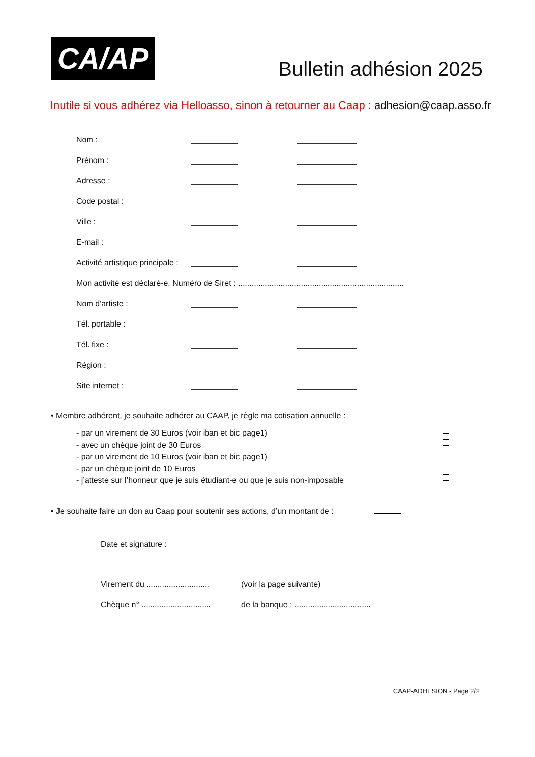CA/AP Bulletin adhésion 2025
Inutile si vous adhérez via Helloasso, sinon à retourner au Caap : adhesion@caap.asso.fr
Nom :
Prénom :
Adresse :
Code postal :
Ville :
E-mail :
Activité artistique principale :
Mon activité est déclaré-e. Numéro de Siret : ..........................................................................
Nom d'artiste :
Tél. portable :
Tél. fixe :
Région :
Site internet :
• Membre adhérent, je souhaite adhérer au CAAP, je règle ma cotisation annuelle :
- par un virement de 30 Euros (voir iban et bic page1)
- avec un chèque joint de 30 Euros
- par un virement de 10 Euros (voir iban et bic page1)
- par un chèque joint de 10 Euros
- j’atteste sur l’honneur que je suis étudiant-e ou que je suis non-imposable
• Je souhaite faire un don au Caap pour soutenir ses actions, d’un montant de :
Date et signature :
Virement du ............................ (voir la page suivante)
Chèque n° ............................... de la banque : ..................................
CAAP-ADHESION - Page 2/2